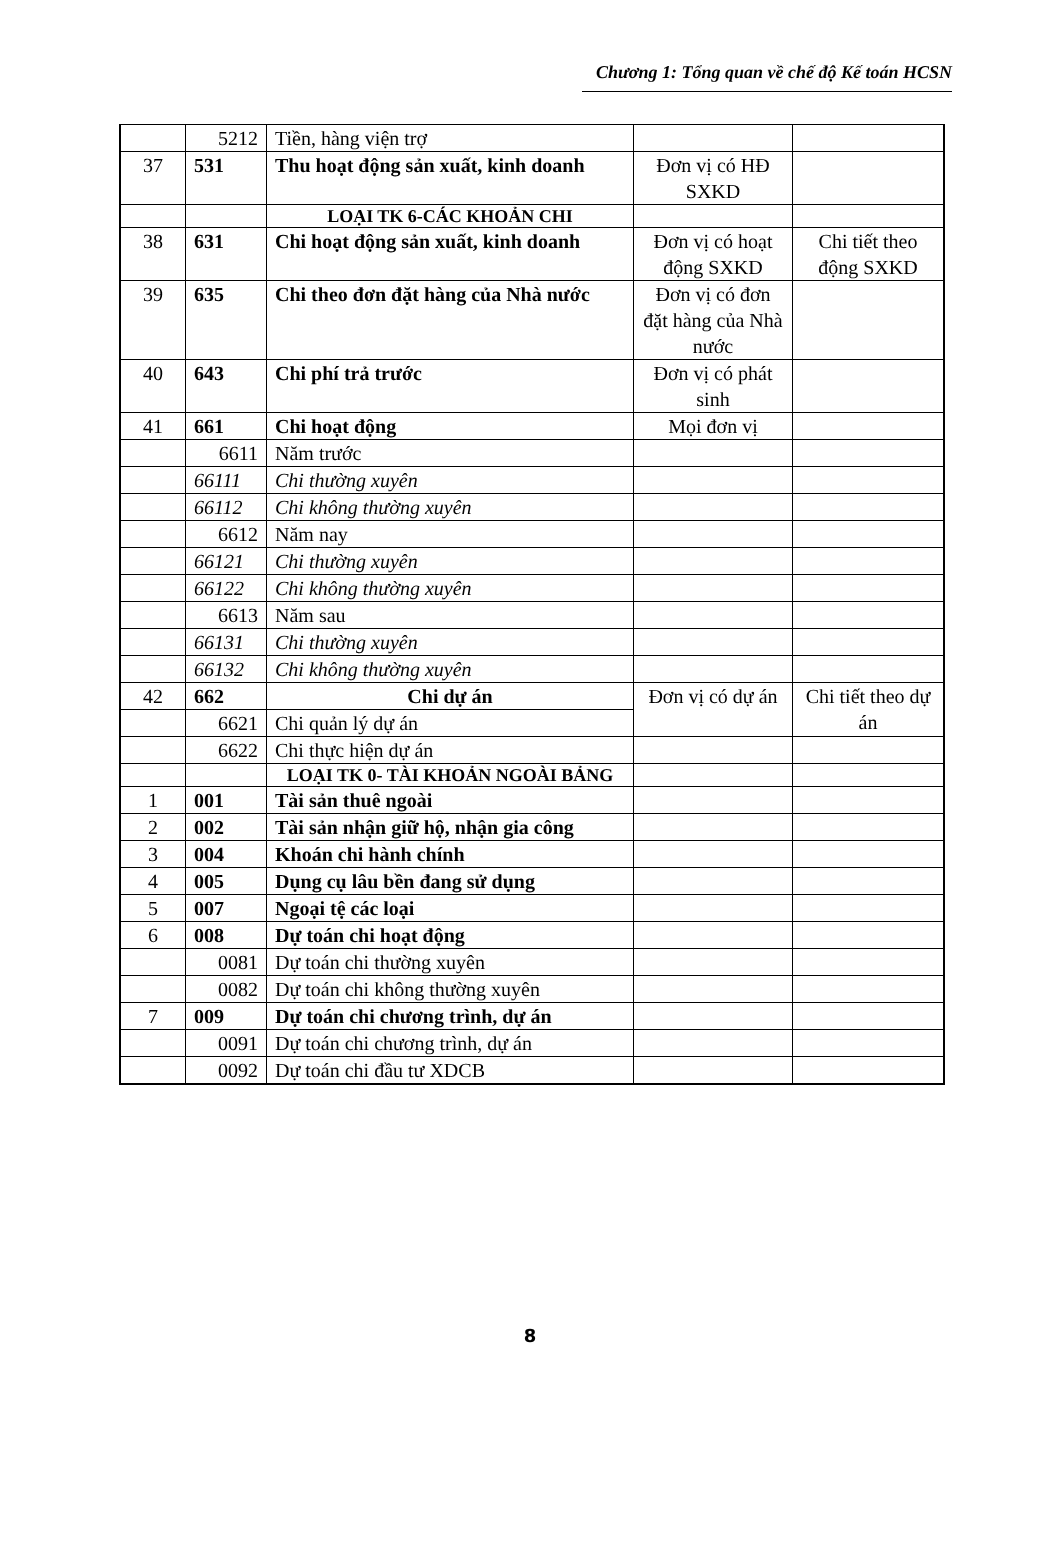Chương 1: Tổng quan về chế độ Kế toán HCSN
| | 5212 | Tiền, hàng viện trợ | | |
| 37 | 531 | Thu hoạt động sản xuất, kinh doanh | Đơn vị có HĐ SXKD | |
| | | LOẠI TK 6-CÁC KHOẢN CHI | | |
| 38 | 631 | Chi hoạt động sản xuất, kinh doanh | Đơn vị có hoạt động SXKD | Chi tiết theo động SXKD |
| 39 | 635 | Chi theo đơn đặt hàng của Nhà nước | Đơn vị có đơn đặt hàng của Nhà nước | |
| 40 | 643 | Chi phí trả trước | Đơn vị có phát sinh | |
| 41 | 661 | Chi hoạt động | Mọi đơn vị | |
| | 6611 | Năm trước | | |
| | 66111 | Chi thường xuyên | | |
| | 66112 | Chi không thường xuyên | | |
| | 6612 | Năm nay | | |
| | 66121 | Chi thường xuyên | | |
| | 66122 | Chi không thường xuyên | | |
| | 6613 | Năm sau | | |
| | 66131 | Chi thường xuyên | | |
| | 66132 | Chi không thường xuyên | | |
| 42 | 662 | Chi dự án | Đơn vị có dự án | Chi tiết theo dự án |
| | 6621 | Chi quản lý dự án | | |
| | 6622 | Chi thực hiện dự án | | |
| | | LOẠI TK 0- TÀI KHOẢN NGOÀI BẢNG | | |
| 1 | 001 | Tài sản thuê ngoài | | |
| 2 | 002 | Tài sản nhận giữ hộ, nhận gia công | | |
| 3 | 004 | Khoán chi hành chính | | |
| 4 | 005 | Dụng cụ lâu bền đang sử dụng | | |
| 5 | 007 | Ngoại tệ các loại | | |
| 6 | 008 | Dự toán chi hoạt động | | |
| | 0081 | Dự toán chi thường xuyên | | |
| | 0082 | Dự toán chi không thường xuyên | | |
| 7 | 009 | Dự toán chi chương trình, dự án | | |
| | 0091 | Dự toán chi chương trình, dự án | | |
| | 0092 | Dự toán chi đầu tư XDCB | | |
8